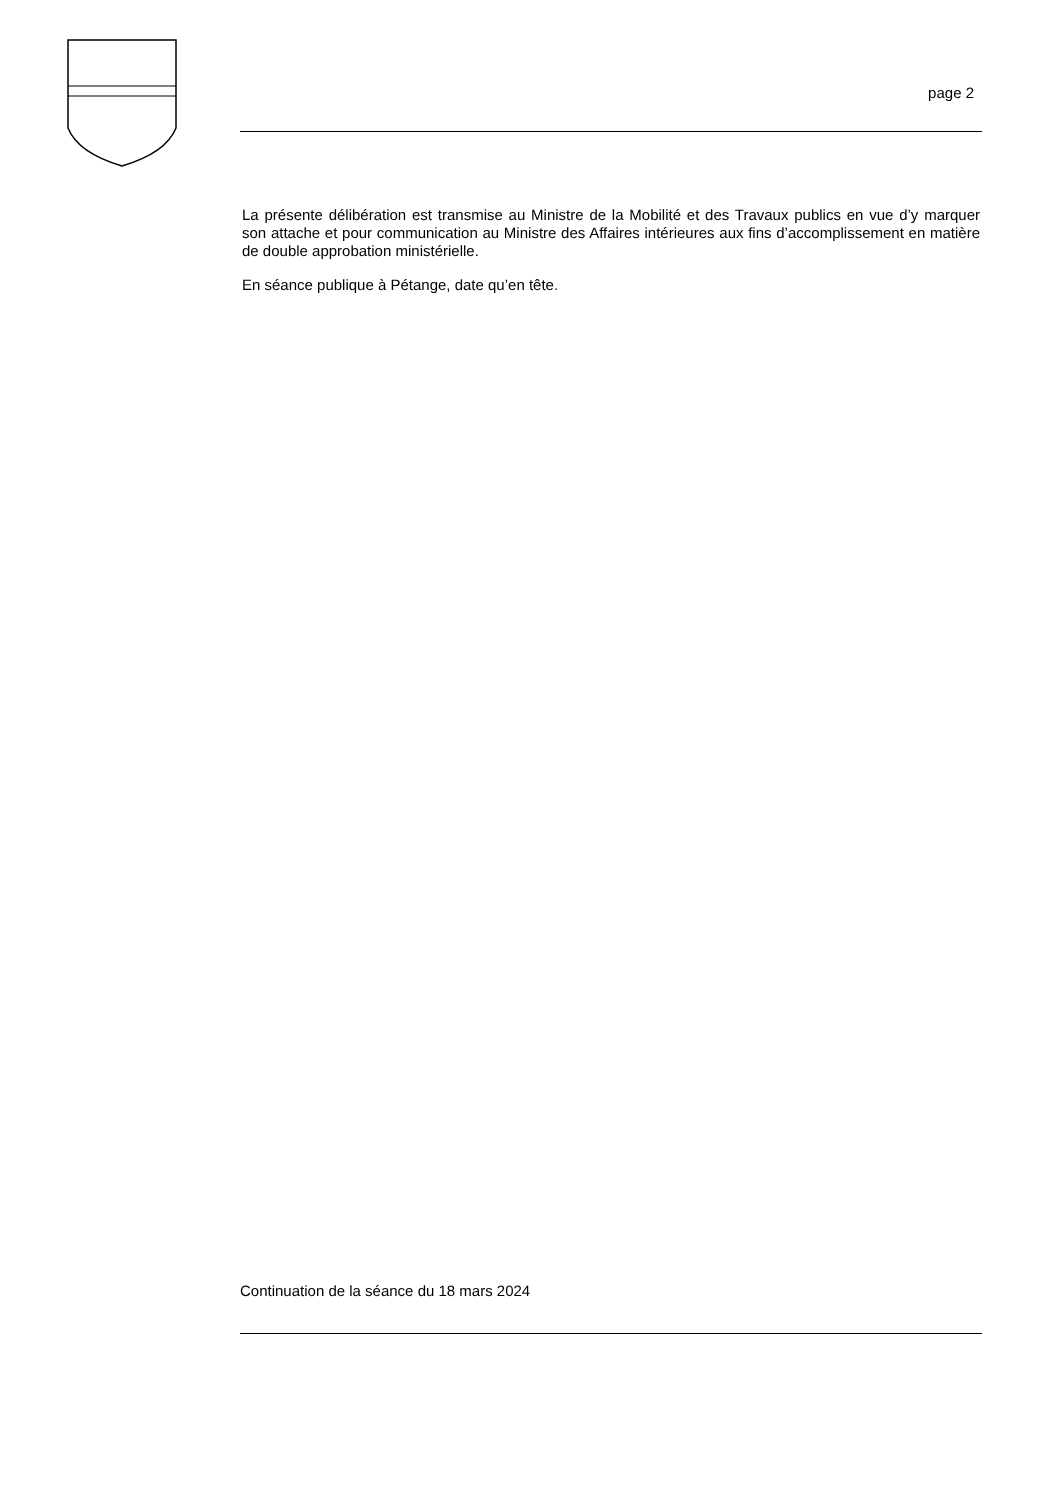page 2
La présente délibération est transmise au Ministre de la Mobilité et des Travaux publics en vue d’y marquer son attache et pour communication au Ministre des Affaires intérieures aux fins d’accomplissement en matière de double approbation ministérielle.
En séance publique à Pétange, date qu’en tête.
Continuation de la séance du 18 mars 2024